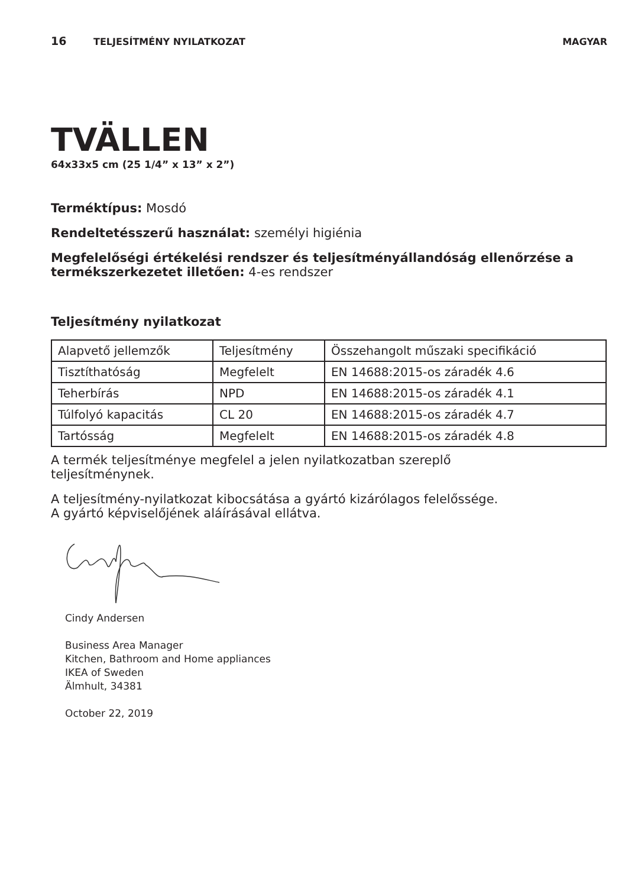16 TELJESÍTMÉNY NYILATKOZAT MAGYAR
TVÄLLEN
64x33x5 cm (25 1/4” x 13” x 2”)
Terméktípus: Mosdó
Rendeltetésszerű használat: személyi higiénia
Megfelelőségi értékelési rendszer és teljesítményállandóság ellenőrzése a
termékszerkezetet illetően: 4-es rendszer
Teljesítmény nyilatkozat
| Alapvető jellemzők | Teljesítmény | Összehangolt műszaki specifikáció |
| Tisztíthatóság | Megfelelt | EN 14688:2015-os záradék 4.6 |
| Teherbírás | NPD | EN 14688:2015-os záradék 4.1 |
| Túlfolyó kapacitás | CL 20 | EN 14688:2015-os záradék 4.7 |
| Tartósság | Megfelelt | EN 14688:2015-os záradék 4.8 |
A termék teljesítménye megfelel a jelen nyilatkozatban szereplő
teljesítménynek.
A teljesítmény-nyilatkozat kibocsátása a gyártó kizárólagos felelőssége.
A gyártó képviselőjének aláírásával ellátva.
Cindy Andersen
Business Area Manager
Kitchen, Bathroom and Home appliances
IKEA of Sweden
Älmhult, 34381
October 22, 2019